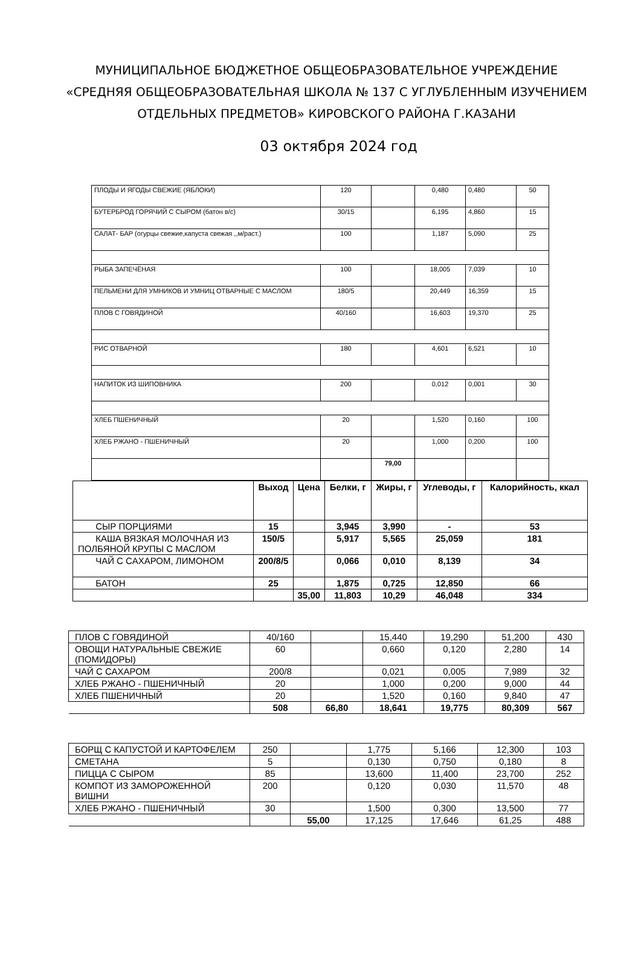МУНИЦИПАЛЬНОЕ БЮДЖЕТНОЕ ОБЩЕОБРАЗОВАТЕЛЬНОЕ УЧРЕЖДЕНИЕ «СРЕДНЯЯ ОБЩЕОБРАЗОВАТЕЛЬНАЯ ШКОЛА № 137 С УГЛУБЛЕННЫМ ИЗУЧЕНИЕМ ОТДЕЛЬНЫХ ПРЕДМЕТОВ» КИРОВСКОГО РАЙОНА Г.КАЗАНИ
03 октября 2024 год
| ПЛОДЫ И ЯГОДЫ СВЕЖИЕ (ЯБЛОКИ) | 120 | | 0,480 | 0,480 | 50 |
| БУТЕРБРОД ГОРЯЧИЙ С СЫРОМ (батон в/с) | 30/15 | | 6,195 | 4,860 | 15 |
| САЛАТ- БАР (огурцы свежие,капуста свежая ,,м/раст.) | 100 | | 1,187 | 5,090 | 25 |
| РЫБА ЗАПЕЧЁНАЯ | 100 | | 18,005 | 7,039 | 10 |
| ПЕЛЬМЕНИ ДЛЯ УМНИКОВ И УМНИЦ ОТВАРНЫЕ С МАСЛОМ | 180/5 | | 20,449 | 16,359 | 15 |
| ПЛОВ С ГОВЯДИНОЙ | 40/160 | | 16,603 | 19,370 | 25 |
| РИС ОТВАРНОЙ | 180 | | 4,601 | 6,521 | 10 |
| НАПИТОК ИЗ ШИПОВНИКА | 200 | | 0,012 | 0,001 | 30 |
| ХЛЕБ ПШЕНИЧНЫЙ | 20 | | 1,520 | 0,160 | 100 |
| ХЛЕБ РЖАНО - ПШЕНИЧНЫЙ | 20 | | 1,000 | 0,200 | 100 |
| | | 79,00 | | | |
| | Выход | Цена | Белки, г | Жиры, г | Углеводы, г | Калорийность, ккал |
| --- | --- | --- | --- | --- | --- | --- |
| СЫР ПОРЦИЯМИ | 15 | | 3,945 | 3,990 | - | 53 |
| КАША ВЯЗКАЯ МОЛОЧНАЯ ИЗ ПОЛБЯНОЙ КРУПЫ С МАСЛОМ | 150/5 | | 5,917 | 5,565 | 25,059 | 181 |
| ЧАЙ С САХАРОМ, ЛИМОНОМ | 200/8/5 | | 0,066 | 0,010 | 8,139 | 34 |
| БАТОН | 25 | | 1,875 | 0,725 | 12,850 | 66 |
| | | 35,00 | 11,803 | 10,29 | 46,048 | 334 |
| ПЛОВ С ГОВЯДИНОЙ | 40/160 | | 15,440 | 19,290 | 51,200 | 430 |
| ОВОЩИ НАТУРАЛЬНЫЕ СВЕЖИЕ (ПОМИДОРЫ) | 60 | | 0,660 | 0,120 | 2,280 | 14 |
| ЧАЙ С САХАРОМ | 200/8 | | 0,021 | 0,005 | 7,989 | 32 |
| ХЛЕБ РЖАНО - ПШЕНИЧНЫЙ | 20 | | 1,000 | 0,200 | 9,000 | 44 |
| ХЛЕБ ПШЕНИЧНЫЙ | 20 | | 1,520 | 0,160 | 9,840 | 47 |
| | 508 | 66,80 | 18,641 | 19,775 | 80,309 | 567 |
| БОРЩ С КАПУСТОЙ И КАРТОФЕЛЕМ | 250 | | 1,775 | 5,166 | 12,300 | 103 |
| СМЕТАНА | 5 | | 0,130 | 0,750 | 0,180 | 8 |
| ПИЦЦА С СЫРОМ | 85 | | 13,600 | 11,400 | 23,700 | 252 |
| КОМПОТ ИЗ ЗАМОРОЖЕННОЙ ВИШНИ | 200 | | 0,120 | 0,030 | 11,570 | 48 |
| ХЛЕБ РЖАНО - ПШЕНИЧНЫЙ | 30 | | 1,500 | 0,300 | 13,500 | 77 |
| | | 55,00 | 17,125 | 17,646 | 61,25 | 488 |